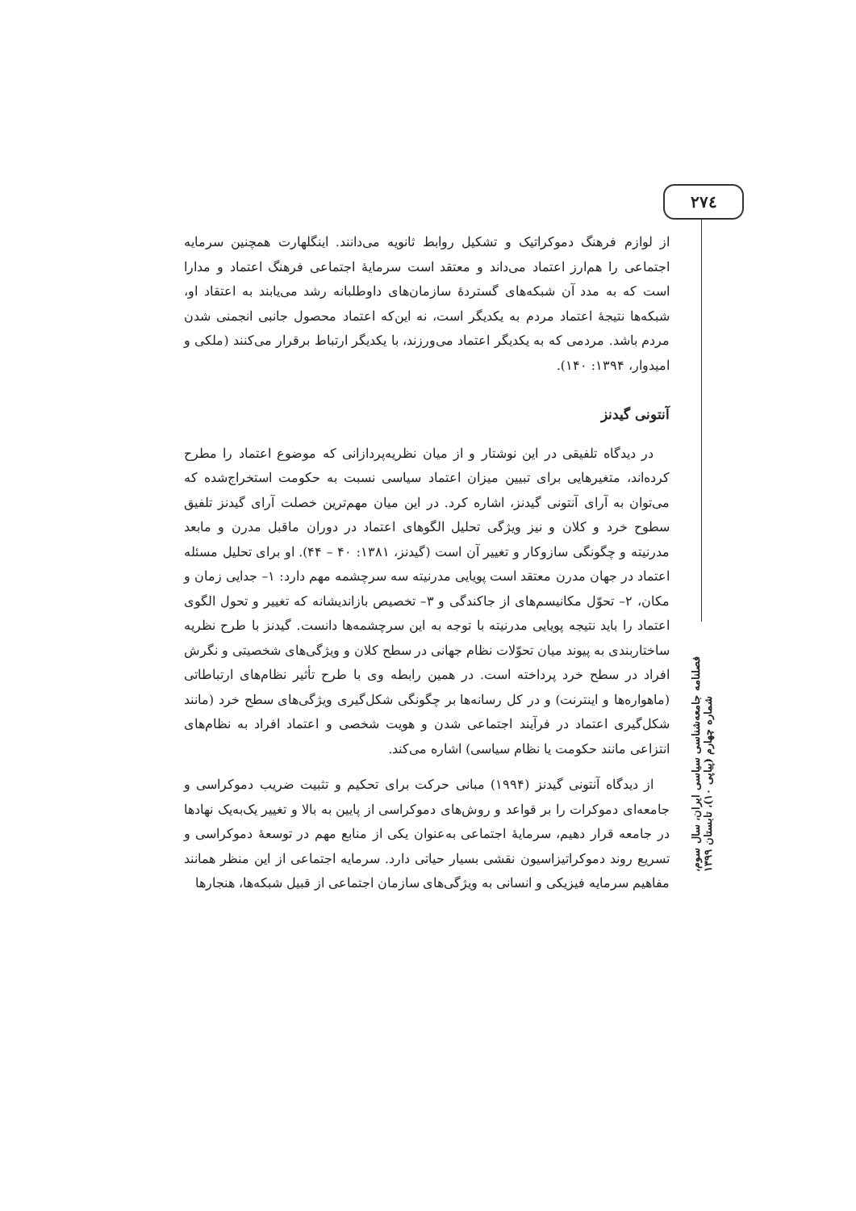۲۷٤
از لوازم فرهنگ دموکراتیک و تشکیل روابط ثانویه می‌دانند. اینگلهارت همچنین سرمایه اجتماعی را هم‌ارز اعتماد می‌داند و معتقد است سرمایهٔ اجتماعی فرهنگ اعتماد و مدارا است که به مدد آن شبکه‌های گستردهٔ سازمان‌های داوطلبانه رشد می‌یابند به اعتقاد او، شبکه‌ها نتیجهٔ اعتماد مردم به یکدیگر است، نه این‌که اعتماد محصول جانبی انجمنی شدن مردم باشد. مردمی که به یکدیگر اعتماد می‌ورزند، با یکدیگر ارتباط برقرار می‌کنند (ملکی و امیدوار، ۱۳۹۴: ۱۴۰).
آنتونی گیدنز
در دیدگاه تلفیقی در این نوشتار و از میان نظریه‌پردازانی که موضوع اعتماد را مطرح کرده‌اند، متغیرهایی برای تبیین میزان اعتماد سیاسی نسبت به حکومت استخراج‌شده که می‌توان به آرای آنتونی گیدنز، اشاره کرد. در این میان مهم‌ترین خصلت آرای گیدنز تلفیق سطوح خرد و کلان و نیز ویژگی تحلیل الگوهای اعتماد در دوران ماقبل مدرن و مابعد مدرنیته و چگونگی سازوکار و تغییر آن است (گیدنز، ۱۳۸۱: ۴۰ – ۴۴). او برای تحلیل مسئله اعتماد در جهان مدرن معتقد است پویایی مدرنیته سه سرچشمه مهم دارد: ۱– جدایی زمان و مکان، ۲– تحوّل مکانیسم‌های از جاکندگی و ۳– تخصیص بازاندیشانه که تغییر و تحول الگوی اعتماد را باید نتیجه پویایی مدرنیته با توجه به این سرچشمه‌ها دانست. گیدنز با طرح نظریه ساختاربندی به پیوند میان تحوّلات نظام جهانی در سطح کلان و ویژگی‌های شخصیتی و نگرش افراد در سطح خرد پرداخته است. در همین رابطه وی با طرح تأثیر نظام‌های ارتباطاتی (ماهواره‌ها و اینترنت) و در کل رسانه‌ها بر چگونگی شکل‌گیری ویژگی‌های سطح خرد (مانند شکل‌گیری اعتماد در فرآیند اجتماعی شدن و هویت شخصی و اعتماد افراد به نظام‌های انتزاعی مانند حکومت یا نظام سیاسی) اشاره می‌کند.
از دیدگاه آنتونی گیدنز (۱۹۹۴) مبانی حرکت برای تحکیم و تثبیت ضریب دموکراسی و جامعه‌ای دموکرات را بر قواعد و روش‌های دموکراسی از پایین به بالا و تغییر یک‌به‌یک نهادها در جامعه قرار دهیم، سرمایهٔ اجتماعی به‌عنوان یکی از منابع مهم در توسعهٔ دموکراسی و تسریع روند دموکراتیزاسیون نقشی بسیار حیاتی دارد. سرمایه اجتماعی از این منظر همانند مفاهیم سرمایه فیزیکی و انسانی به ویژگی‌های سازمان اجتماعی از قبیل شبکه‌ها، هنجارها
فصلنامه جامعه‌شناسی سیاسی ایران، سال سوم، شماره چهارم (پیاپی ۱۰)، تابستان ۱۳۹۹